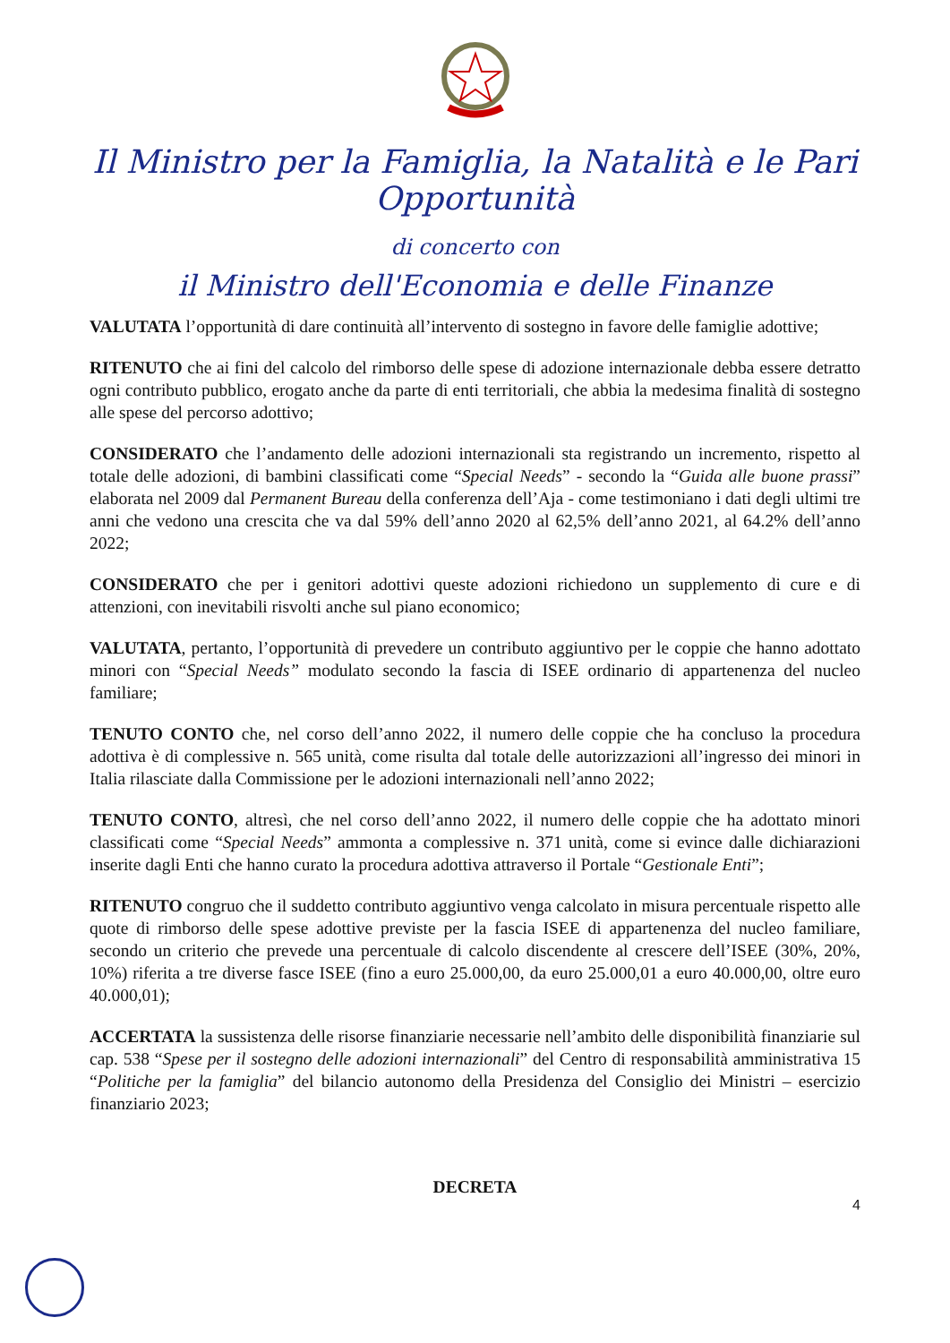Il Ministro per la Famiglia, la Natalità e le Pari Opportunità
di concerto con
il Ministro dell'Economia e delle Finanze
VALUTATA l’opportunità di dare continuità all’intervento di sostegno in favore delle famiglie adottive;
RITENUTO che ai fini del calcolo del rimborso delle spese di adozione internazionale debba essere detratto ogni contributo pubblico, erogato anche da parte di enti territoriali, che abbia la medesima finalità di sostegno alle spese del percorso adottivo;
CONSIDERATO che l’andamento delle adozioni internazionali sta registrando un incremento, rispetto al totale delle adozioni, di bambini classificati come “Special Needs” - secondo la “Guida alle buone prassi” elaborata nel 2009 dal Permanent Bureau della conferenza dell’Aja - come testimoniano i dati degli ultimi tre anni che vedono una crescita che va dal 59% dell’anno 2020 al 62,5% dell’anno 2021, al 64.2% dell’anno 2022;
CONSIDERATO che per i genitori adottivi queste adozioni richiedono un supplemento di cure e di attenzioni, con inevitabili risvolti anche sul piano economico;
VALUTATA, pertanto, l’opportunità di prevedere un contributo aggiuntivo per le coppie che hanno adottato minori con “Special Needs” modulato secondo la fascia di ISEE ordinario di appartenenza del nucleo familiare;
TENUTO CONTO che, nel corso dell’anno 2022, il numero delle coppie che ha concluso la procedura adottiva è di complessive n. 565 unità, come risulta dal totale delle autorizzazioni all’ingresso dei minori in Italia rilasciate dalla Commissione per le adozioni internazionali nell’anno 2022;
TENUTO CONTO, altresì, che nel corso dell’anno 2022, il numero delle coppie che ha adottato minori classificati come “Special Needs” ammonta a complessive n. 371 unità, come si evince dalle dichiarazioni inserite dagli Enti che hanno curato la procedura adottiva attraverso il Portale “Gestionale Enti”;
RITENUTO congruo che il suddetto contributo aggiuntivo venga calcolato in misura percentuale rispetto alle quote di rimborso delle spese adottive previste per la fascia ISEE di appartenenza del nucleo familiare, secondo un criterio che prevede una percentuale di calcolo discendente al crescere dell’ISEE (30%, 20%, 10%) riferita a tre diverse fasce ISEE (fino a euro 25.000,00, da euro 25.000,01 a euro 40.000,00, oltre euro 40.000,01);
ACCERTATA la sussistenza delle risorse finanziarie necessarie nell’ambito delle disponibilità finanziarie sul cap. 538 “Spese per il sostegno delle adozioni internazionali” del Centro di responsabilità amministrativa 15 “Politiche per la famiglia” del bilancio autonomo della Presidenza del Consiglio dei Ministri – esercizio finanziario 2023;
DECRETA
4